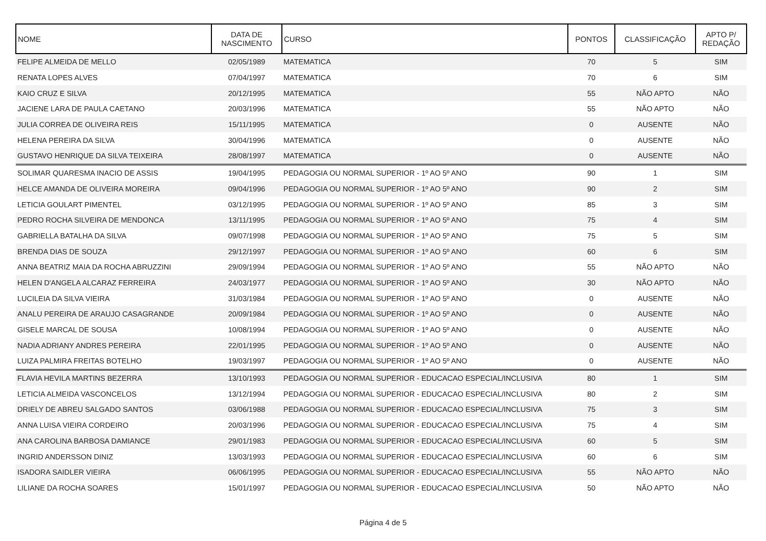| NOME | DATA DE NASCIMENTO | CURSO | PONTOS | CLASSIFICAÇÃO | APTO P/ REDAÇÃO |
| --- | --- | --- | --- | --- | --- |
| FELIPE ALMEIDA DE MELLO | 02/05/1989 | MATEMATICA | 70 | 5 | SIM |
| RENATA LOPES ALVES | 07/04/1997 | MATEMATICA | 70 | 6 | SIM |
| KAIO CRUZ E SILVA | 20/12/1995 | MATEMATICA | 55 | NÃO APTO | NÃO |
| JACIENE LARA DE PAULA CAETANO | 20/03/1996 | MATEMATICA | 55 | NÃO APTO | NÃO |
| JULIA CORREA DE OLIVEIRA REIS | 15/11/1995 | MATEMATICA | 0 | AUSENTE | NÃO |
| HELENA PEREIRA DA SILVA | 30/04/1996 | MATEMATICA | 0 | AUSENTE | NÃO |
| GUSTAVO HENRIQUE DA SILVA TEIXEIRA | 28/08/1997 | MATEMATICA | 0 | AUSENTE | NÃO |
| SOLIMAR QUARESMA INACIO DE ASSIS | 19/04/1995 | PEDAGOGIA OU NORMAL SUPERIOR - 1º AO 5º ANO | 90 | 1 | SIM |
| HELCE AMANDA DE OLIVEIRA MOREIRA | 09/04/1996 | PEDAGOGIA OU NORMAL SUPERIOR - 1º AO 5º ANO | 90 | 2 | SIM |
| LETICIA GOULART PIMENTEL | 03/12/1995 | PEDAGOGIA OU NORMAL SUPERIOR - 1º AO 5º ANO | 85 | 3 | SIM |
| PEDRO ROCHA SILVEIRA DE MENDONCA | 13/11/1995 | PEDAGOGIA OU NORMAL SUPERIOR - 1º AO 5º ANO | 75 | 4 | SIM |
| GABRIELLA BATALHA DA SILVA | 09/07/1998 | PEDAGOGIA OU NORMAL SUPERIOR - 1º AO 5º ANO | 75 | 5 | SIM |
| BRENDA DIAS DE SOUZA | 29/12/1997 | PEDAGOGIA OU NORMAL SUPERIOR - 1º AO 5º ANO | 60 | 6 | SIM |
| ANNA BEATRIZ MAIA DA ROCHA ABRUZZINI | 29/09/1994 | PEDAGOGIA OU NORMAL SUPERIOR - 1º AO 5º ANO | 55 | NÃO APTO | NÃO |
| HELEN D'ANGELA ALCARAZ FERREIRA | 24/03/1977 | PEDAGOGIA OU NORMAL SUPERIOR - 1º AO 5º ANO | 30 | NÃO APTO | NÃO |
| LUCILEIA DA SILVA VIEIRA | 31/03/1984 | PEDAGOGIA OU NORMAL SUPERIOR - 1º AO 5º ANO | 0 | AUSENTE | NÃO |
| ANALU PEREIRA DE ARAUJO CASAGRANDE | 20/09/1984 | PEDAGOGIA OU NORMAL SUPERIOR - 1º AO 5º ANO | 0 | AUSENTE | NÃO |
| GISELE MARCAL DE SOUSA | 10/08/1994 | PEDAGOGIA OU NORMAL SUPERIOR - 1º AO 5º ANO | 0 | AUSENTE | NÃO |
| NADIA ADRIANY ANDRES PEREIRA | 22/01/1995 | PEDAGOGIA OU NORMAL SUPERIOR - 1º AO 5º ANO | 0 | AUSENTE | NÃO |
| LUIZA PALMIRA FREITAS BOTELHO | 19/03/1997 | PEDAGOGIA OU NORMAL SUPERIOR - 1º AO 5º ANO | 0 | AUSENTE | NÃO |
| FLAVIA HEVILA MARTINS BEZERRA | 13/10/1993 | PEDAGOGIA OU NORMAL SUPERIOR - EDUCACAO ESPECIAL/INCLUSIVA | 80 | 1 | SIM |
| LETICIA ALMEIDA VASCONCELOS | 13/12/1994 | PEDAGOGIA OU NORMAL SUPERIOR - EDUCACAO ESPECIAL/INCLUSIVA | 80 | 2 | SIM |
| DRIELY DE ABREU SALGADO SANTOS | 03/06/1988 | PEDAGOGIA OU NORMAL SUPERIOR - EDUCACAO ESPECIAL/INCLUSIVA | 75 | 3 | SIM |
| ANNA LUISA VIEIRA CORDEIRO | 20/03/1996 | PEDAGOGIA OU NORMAL SUPERIOR - EDUCACAO ESPECIAL/INCLUSIVA | 75 | 4 | SIM |
| ANA CAROLINA BARBOSA DAMIANCE | 29/01/1983 | PEDAGOGIA OU NORMAL SUPERIOR - EDUCACAO ESPECIAL/INCLUSIVA | 60 | 5 | SIM |
| INGRID ANDERSSON DINIZ | 13/03/1993 | PEDAGOGIA OU NORMAL SUPERIOR - EDUCACAO ESPECIAL/INCLUSIVA | 60 | 6 | SIM |
| ISADORA SAIDLER VIEIRA | 06/06/1995 | PEDAGOGIA OU NORMAL SUPERIOR - EDUCACAO ESPECIAL/INCLUSIVA | 55 | NÃO APTO | NÃO |
| LILIANE DA ROCHA SOARES | 15/01/1997 | PEDAGOGIA OU NORMAL SUPERIOR - EDUCACAO ESPECIAL/INCLUSIVA | 50 | NÃO APTO | NÃO |
Página 4 de 5